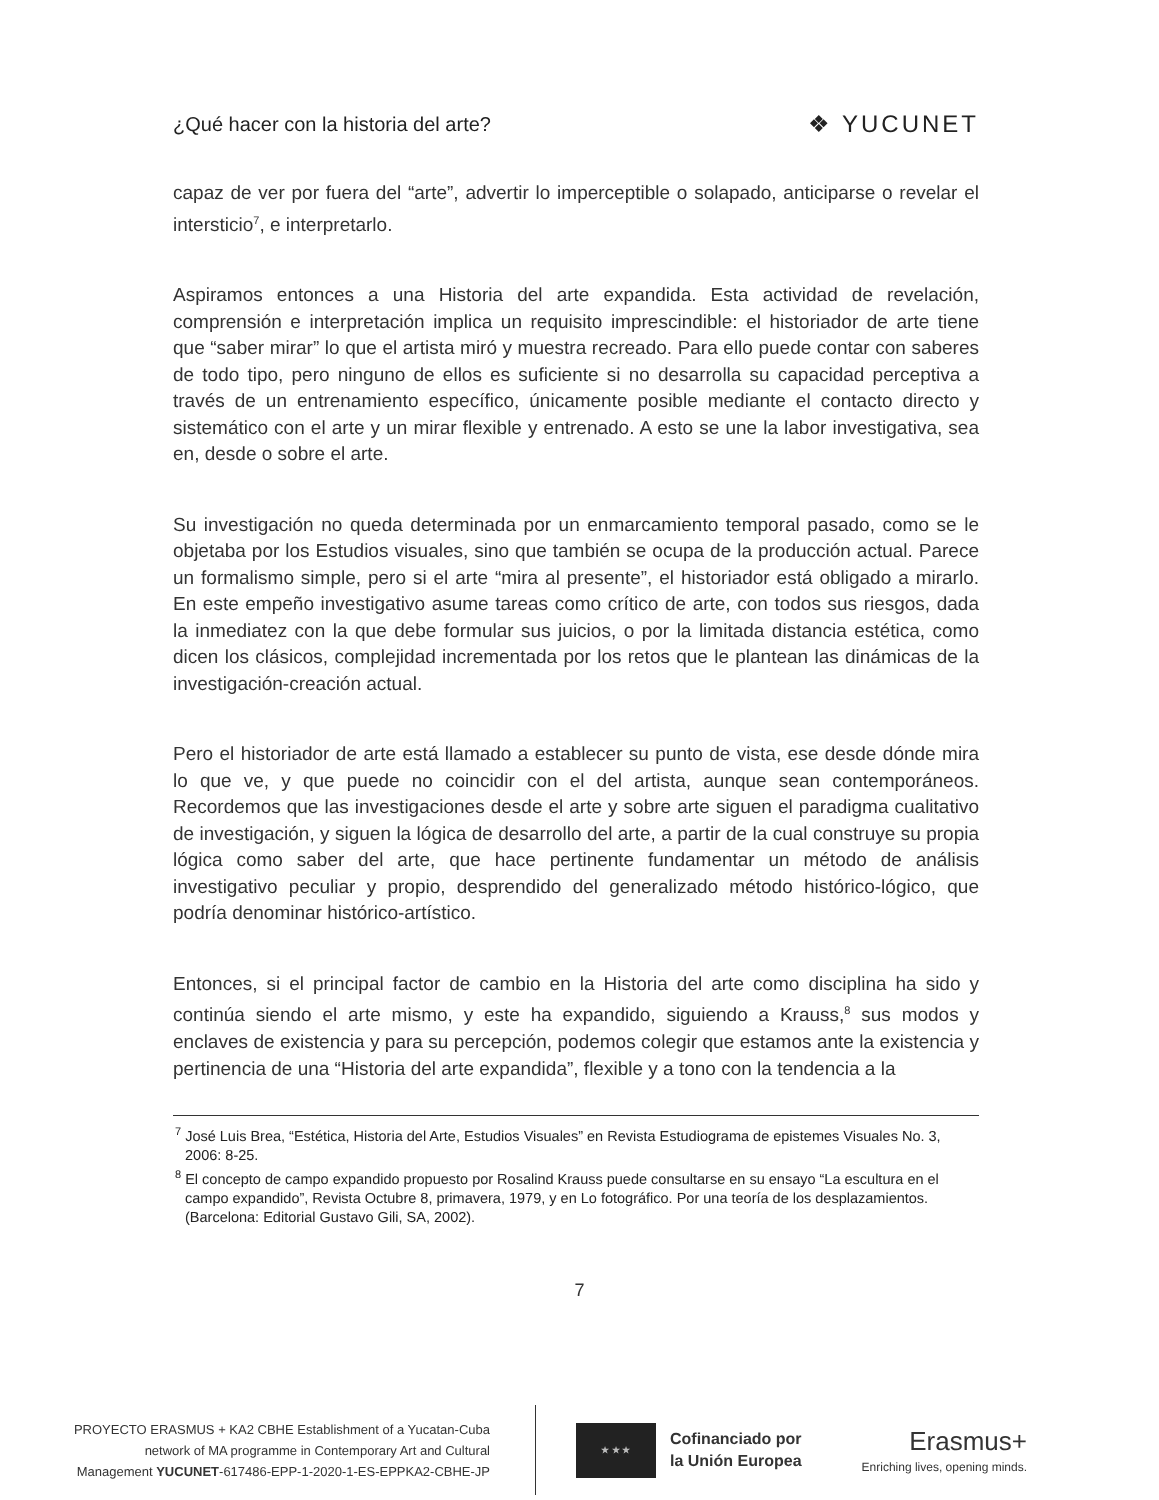¿Qué hacer con la historia del arte?
❖ YUCUNET
capaz de ver por fuera del “arte”, advertir lo imperceptible o solapado, anticiparse o revelar el intersticio<sup>7</sup>, e interpretarlo.
Aspiramos entonces a una Historia del arte expandida. Esta actividad de revelación, comprensión e interpretación implica un requisito imprescindible: el historiador de arte tiene que “saber mirar” lo que el artista miró y muestra recreado. Para ello puede contar con saberes de todo tipo, pero ninguno de ellos es suficiente si no desarrolla su capacidad perceptiva a través de un entrenamiento específico, únicamente posible mediante el contacto directo y sistemático con el arte y un mirar flexible y entrenado. A esto se une la labor investigativa, sea en, desde o sobre el arte.
Su investigación no queda determinada por un enmarcamiento temporal pasado, como se le objetaba por los Estudios visuales, sino que también se ocupa de la producción actual. Parece un formalismo simple, pero si el arte “mira al presente”, el historiador está obligado a mirarlo. En este empeño investigativo asume tareas como crítico de arte, con todos sus riesgos, dada la inmediatez con la que debe formular sus juicios, o por la limitada distancia estética, como dicen los clásicos, complejidad incrementada por los retos que le plantean las dinámicas de la investigación-creación actual.
Pero el historiador de arte está llamado a establecer su punto de vista, ese desde dónde mira lo que ve, y que puede no coincidir con el del artista, aunque sean contemporáneos. Recordemos que las investigaciones desde el arte y sobre arte siguen el paradigma cualitativo de investigación, y siguen la lógica de desarrollo del arte, a partir de la cual construye su propia lógica como saber del arte, que hace pertinente fundamentar un método de análisis investigativo peculiar y propio, desprendido del generalizado método histórico-lógico, que podría denominar histórico-artístico.
Entonces, si el principal factor de cambio en la Historia del arte como disciplina ha sido y continúa siendo el arte mismo, y este ha expandido, siguiendo a Krauss,<sup>8</sup> sus modos y enclaves de existencia y para su percepción, podemos colegir que estamos ante la existencia y pertinencia de una “Historia del arte expandida”, flexible y a tono con la tendencia a la
<sup>7</sup> José Luis Brea, “Estética, Historia del Arte, Estudios Visuales” en Revista Estudiograma de epistemes Visuales No. 3, 2006: 8-25.
<sup>8</sup> El concepto de campo expandido propuesto por Rosalind Krauss puede consultarse en su ensayo “La escultura en el campo expandido”, Revista Octubre 8, primavera, 1979, y en Lo fotográfico. Por una teoría de los desplazamientos. (Barcelona: Editorial Gustavo Gili, SA, 2002).
7
PROYECTO ERASMUS + KA2 CBHE Establishment of a Yucatan-Cuba
network of MA programme in Contemporary Art and Cultural
Management YUCUNET-617486-EPP-1-2020-1-ES-EPPKA2-CBHE-JP
★ ★ ★
Cofinanciado por
la Unión Europea
Erasmus+
Enriching lives, opening minds.